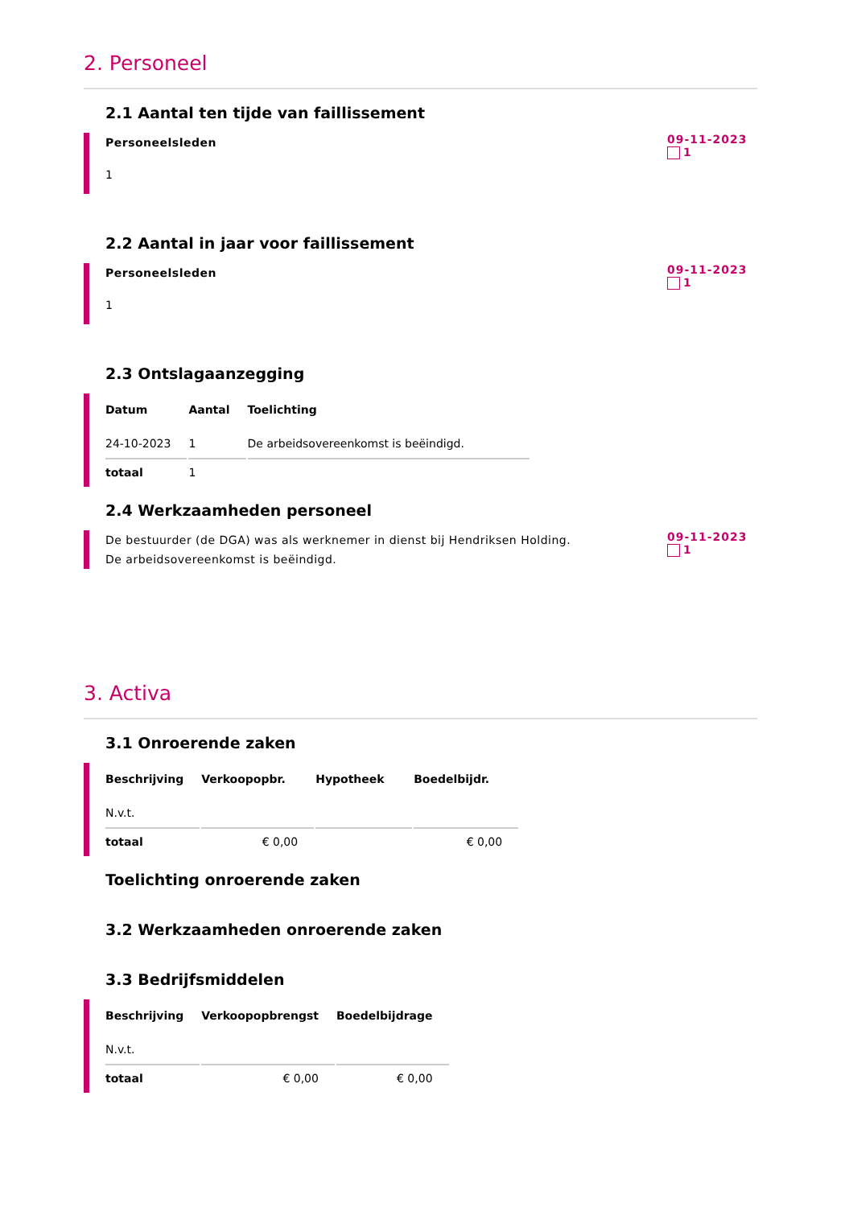2. Personeel
2.1 Aantal ten tijde van faillissement
Personeelsleden
1
09-11-2023
1
2.2 Aantal in jaar voor faillissement
Personeelsleden
1
09-11-2023
1
2.3 Ontslagaanzegging
| Datum | Aantal | Toelichting |
| --- | --- | --- |
| 24-10-2023 | 1 | De arbeidsovereenkomst is beëindigd. |
| totaal | 1 | |
2.4 Werkzaamheden personeel
De bestuurder (de DGA) was als werknemer in dienst bij Hendriksen Holding.
De arbeidsovereenkomst is beëindigd.
09-11-2023
1
3. Activa
3.1 Onroerende zaken
| Beschrijving | Verkoopopbr. | Hypotheek | Boedelbijdr. |
| --- | --- | --- | --- |
| N.v.t. | | | |
| totaal | € 0,00 | | € 0,00 |
Toelichting onroerende zaken
3.2 Werkzaamheden onroerende zaken
3.3 Bedrijfsmiddelen
| Beschrijving | Verkoopopbrengst | Boedelbijdrage |
| --- | --- | --- |
| N.v.t. | | |
| totaal | € 0,00 | € 0,00 |